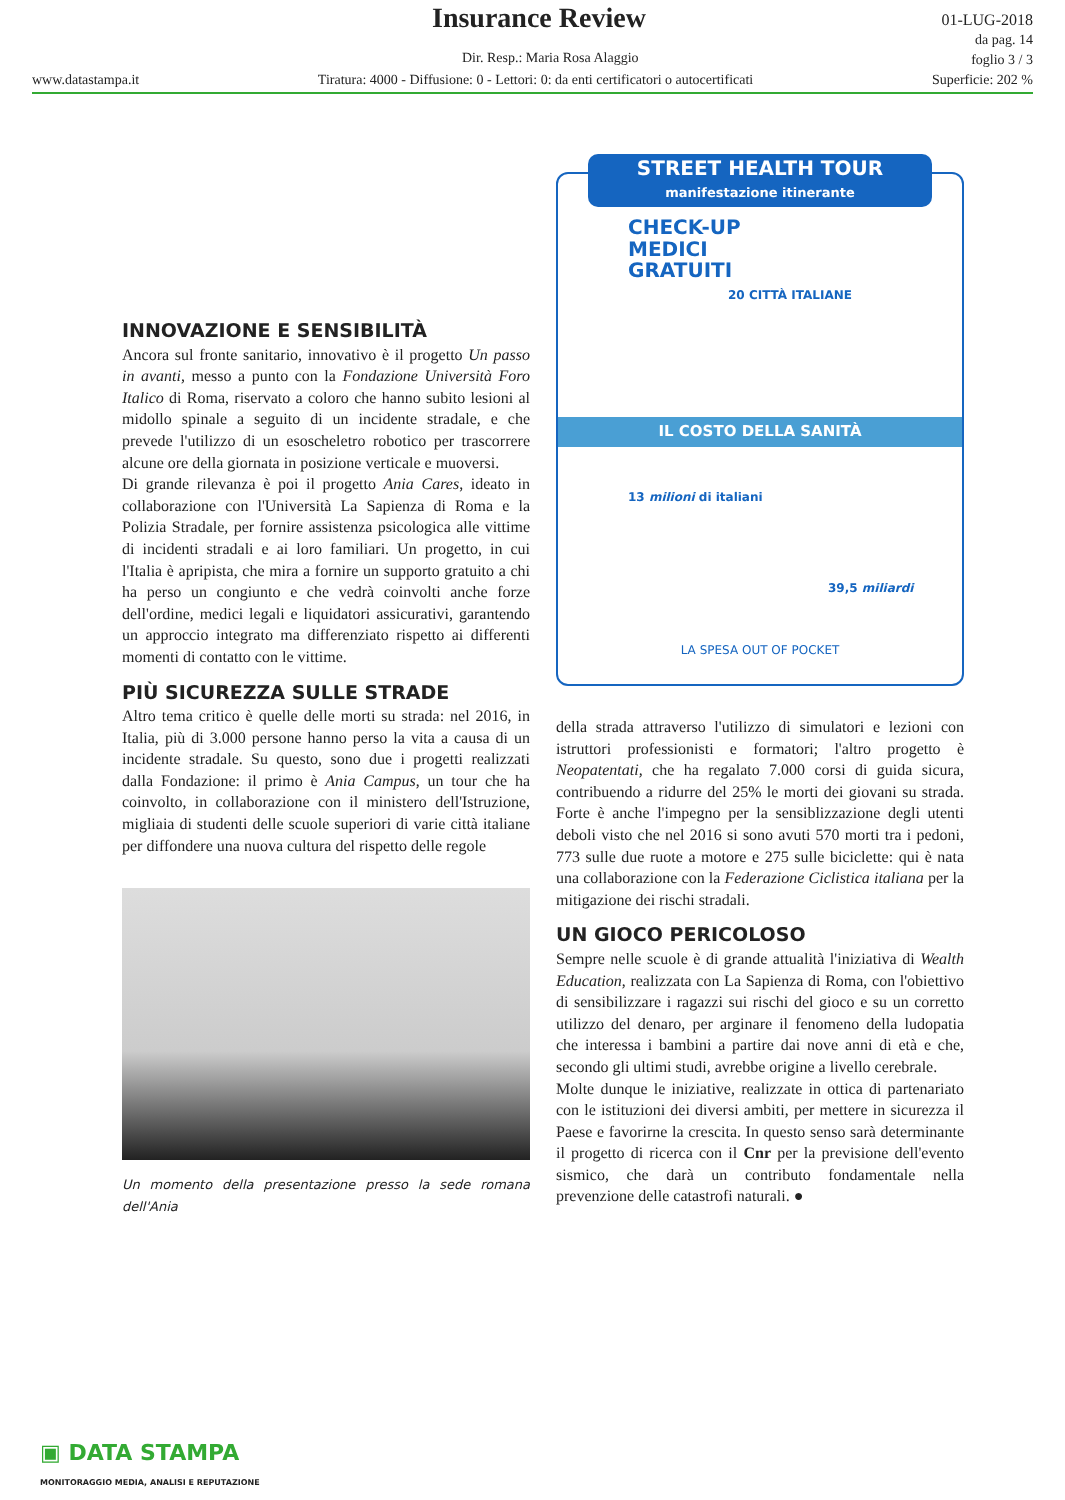Insurance Review
01-LUG-2018
da pag. 14
foglio 3 / 3
Dir. Resp.: Maria Rosa Alaggio
www.datastampa.it Tiratura: 4000 - Diffusione: 0 - Lettori: 0: da enti certificatori o autocertificati Superficie: 202 %
INNOVAZIONE E SENSIBILITÀ
Ancora sul fronte sanitario, innovativo è il progetto Un passo in avanti, messo a punto con la Fondazione Università Foro Italico di Roma, riservato a coloro che hanno subito lesioni al midollo spinale a seguito di un incidente stradale, e che prevede l'utilizzo di un esoscheletro robotico per trascorrere alcune ore della giornata in posizione verticale e muoversi.
Di grande rilevanza è poi il progetto Ania Cares, ideato in collaborazione con l'Università La Sapienza di Roma e la Polizia Stradale, per fornire assistenza psicologica alle vittime di incidenti stradali e ai loro familiari. Un progetto, in cui l'Italia è apripista, che mira a fornire un supporto gratuito a chi ha perso un congiunto e che vedrà coinvolti anche forze dell'ordine, medici legali e liquidatori assicurativi, garantendo un approccio integrato ma differenziato rispetto ai differenti momenti di contatto con le vittime.
PIÙ SICUREZZA SULLE STRADE
Altro tema critico è quelle delle morti su strada: nel 2016, in Italia, più di 3.000 persone hanno perso la vita a causa di un incidente stradale. Su questo, sono due i progetti realizzati dalla Fondazione: il primo è Ania Campus, un tour che ha coinvolto, in collaborazione con il ministero dell'Istruzione, migliaia di studenti delle scuole superiori di varie città italiane per diffondere una nuova cultura del rispetto delle regole
Un momento della presentazione presso la sede romana dell'Ania
STREET HEALTH TOUR
manifestazione itinerante
CHECK-UP
MEDICI
GRATUITI
20 CITTÀ ITALIANE
IL COSTO DELLA SANITÀ
13 milioni di italiani
39,5 miliardi
LA SPESA OUT OF POCKET
della strada attraverso l'utilizzo di simulatori e lezioni con istruttori professionisti e formatori; l'altro progetto è Neopatentati, che ha regalato 7.000 corsi di guida sicura, contribuendo a ridurre del 25% le morti dei giovani su strada. Forte è anche l'impegno per la sensiblizzazione degli utenti deboli visto che nel 2016 si sono avuti 570 morti tra i pedoni, 773 sulle due ruote a motore e 275 sulle biciclette: qui è nata una collaborazione con la Federazione Ciclistica italiana per la mitigazione dei rischi stradali.
UN GIOCO PERICOLOSO
Sempre nelle scuole è di grande attualità l'iniziativa di Wealth Education, realizzata con La Sapienza di Roma, con l'obiettivo di sensibilizzare i ragazzi sui rischi del gioco e su un corretto utilizzo del denaro, per arginare il fenomeno della ludopatia che interessa i bambini a partire dai nove anni di età e che, secondo gli ultimi studi, avrebbe origine a livello cerebrale.
Molte dunque le iniziative, realizzate in ottica di partenariato con le istituzioni dei diversi ambiti, per mettere in sicurezza il Paese e favorirne la crescita. In questo senso sarà determinante il progetto di ricerca con il Cnr per la previsione dell'evento sismico, che darà un contributo fondamentale nella prevenzione delle catastrofi naturali. ●
▣ DATA STAMPA
MONITORAGGIO MEDIA, ANALISI E REPUTAZIONE